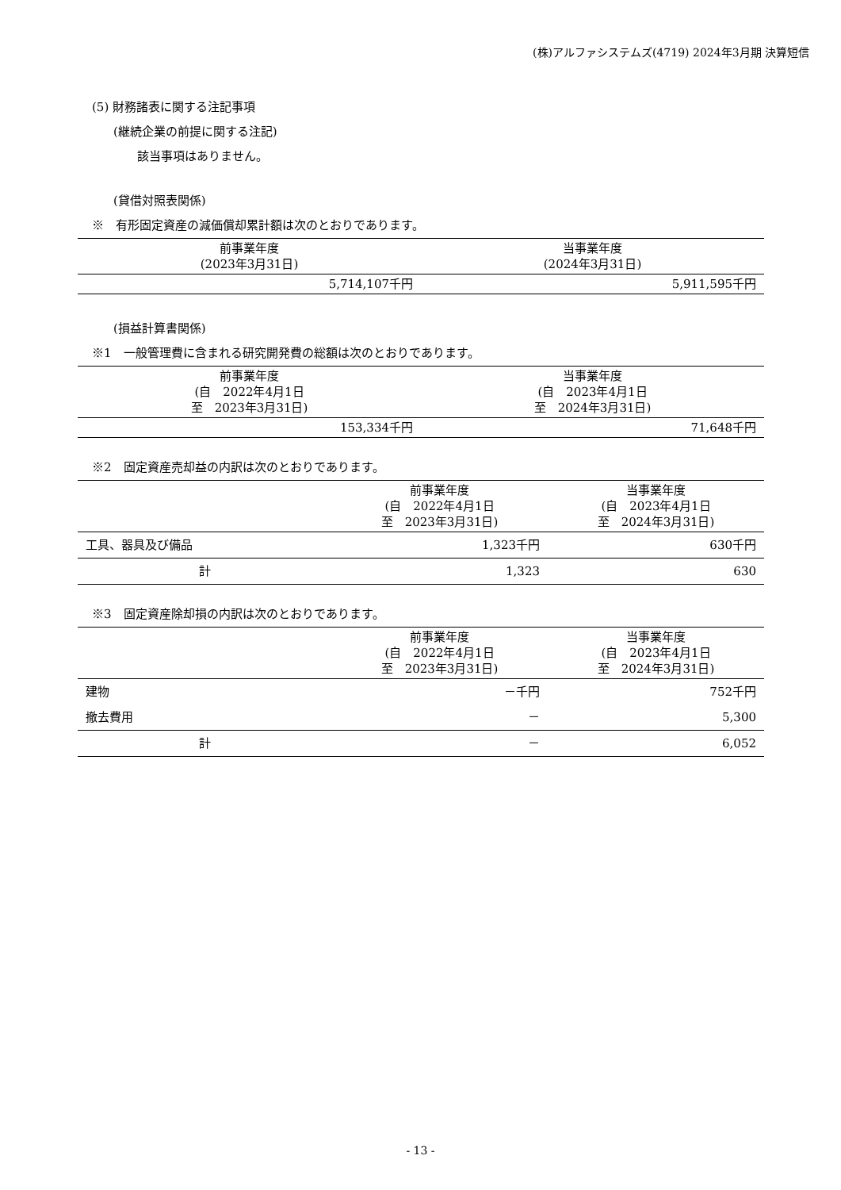(株)アルファシステムズ(4719) 2024年3月期 決算短信
(5) 財務諸表に関する注記事項
(継続企業の前提に関する注記)
該当事項はありません。
(貸借対照表関係)
※　有形固定資産の減価償却累計額は次のとおりであります。
| 前事業年度 (2023年3月31日) | 当事業年度 (2024年3月31日) |
| --- | --- |
| 5,714,107千円 | 5,911,595千円 |
(損益計算書関係)
※1　一般管理費に含まれる研究開発費の総額は次のとおりであります。
| 前事業年度 (自 2022年4月1日 至 2023年3月31日) | 当事業年度 (自 2023年4月1日 至 2024年3月31日) |
| --- | --- |
| 153,334千円 | 71,648千円 |
※2　固定資産売却益の内訳は次のとおりであります。
| | 前事業年度 (自 2022年4月1日 至 2023年3月31日) | 当事業年度 (自 2023年4月1日 至 2024年3月31日) |
| --- | --- | --- |
| 工具、器具及び備品 | 1,323千円 | 630千円 |
| 計 | 1,323 | 630 |
※3　固定資産除却損の内訳は次のとおりであります。
| | 前事業年度 (自 2022年4月1日 至 2023年3月31日) | 当事業年度 (自 2023年4月1日 至 2024年3月31日) |
| --- | --- | --- |
| 建物 | －千円 | 752千円 |
| 撤去費用 | － | 5,300 |
| 計 | － | 6,052 |
- 13 -